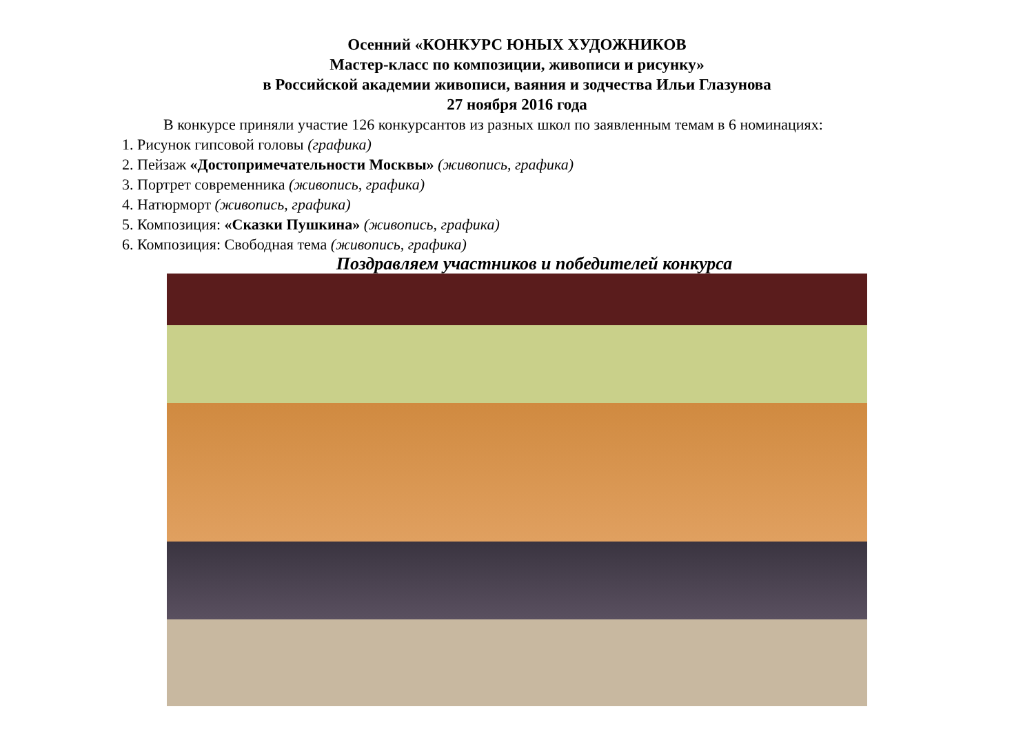Осенний «КОНКУРС ЮНЫХ ХУДОЖНИКОВ
Мастер-класс по композиции, живописи и рисунку»
в Российской академии живописи, ваяния и зодчества Ильи Глазунова
27 ноября 2016 года
В конкурсе приняли участие 126 конкурсантов из разных школ по заявленным темам в 6 номинациях:
1. Рисунок гипсовой головы (графика)
2. Пейзаж «Достопримечательности Москвы» (живопись, графика)
3. Портрет современника (живопись, графика)
4. Натюрморт (живопись, графика)
5. Композиция: «Сказки Пушкина» (живопись, графика)
6. Композиция: Свободная тема (живопись, графика)
Поздравляем участников и победителей конкурса